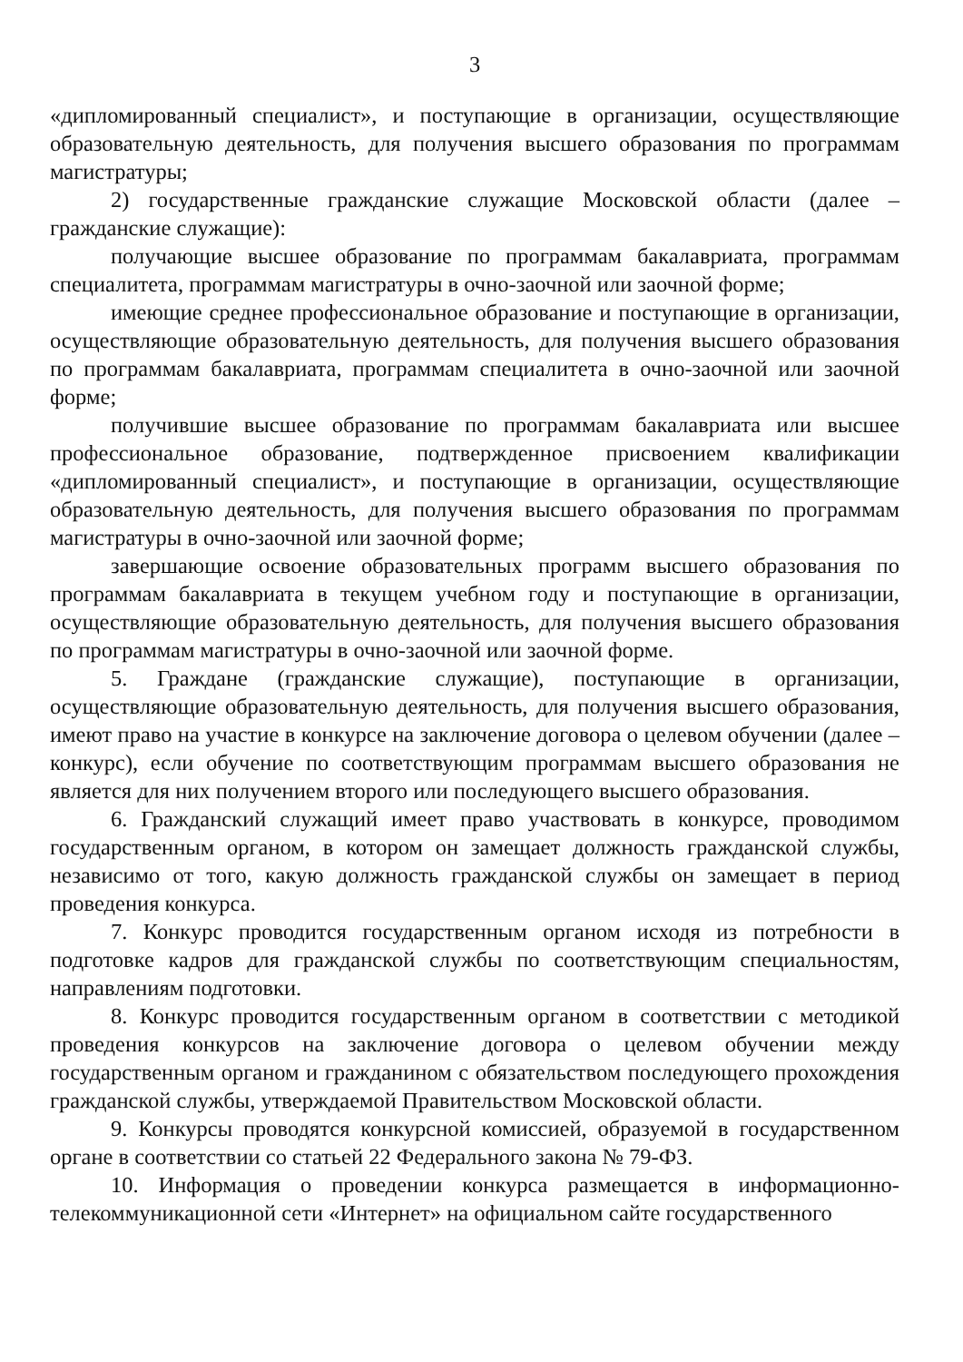3
«дипломированный специалист», и поступающие в организации, осуществляющие образовательную деятельность, для получения высшего образования по программам магистратуры;
2) государственные гражданские служащие Московской области (далее – гражданские служащие):
получающие высшее образование по программам бакалавриата, программам специалитета, программам магистратуры в очно-заочной или заочной форме;
имеющие среднее профессиональное образование и поступающие в организации, осуществляющие образовательную деятельность, для получения высшего образования по программам бакалавриата, программам специалитета в очно-заочной или заочной форме;
получившие высшее образование по программам бакалавриата или высшее профессиональное образование, подтвержденное присвоением квалификации «дипломированный специалист», и поступающие в организации, осуществляющие образовательную деятельность, для получения высшего образования по программам магистратуры в очно-заочной или заочной форме;
завершающие освоение образовательных программ высшего образования по программам бакалавриата в текущем учебном году и поступающие в организации, осуществляющие образовательную деятельность, для получения высшего образования по программам магистратуры в очно-заочной или заочной форме.
5. Граждане (гражданские служащие), поступающие в организации, осуществляющие образовательную деятельность, для получения высшего образования, имеют право на участие в конкурсе на заключение договора о целевом обучении (далее – конкурс), если обучение по соответствующим программам высшего образования не является для них получением второго или последующего высшего образования.
6. Гражданский служащий имеет право участвовать в конкурсе, проводимом государственным органом, в котором он замещает должность гражданской службы, независимо от того, какую должность гражданской службы он замещает в период проведения конкурса.
7. Конкурс проводится государственным органом исходя из потребности в подготовке кадров для гражданской службы по соответствующим специальностям, направлениям подготовки.
8. Конкурс проводится государственным органом в соответствии с методикой проведения конкурсов на заключение договора о целевом обучении между государственным органом и гражданином с обязательством последующего прохождения гражданской службы, утверждаемой Правительством Московской области.
9. Конкурсы проводятся конкурсной комиссией, образуемой в государственном органе в соответствии со статьей 22 Федерального закона № 79-ФЗ.
10. Информация о проведении конкурса размещается в информационно-телекоммуникационной сети «Интернет» на официальном сайте государственного